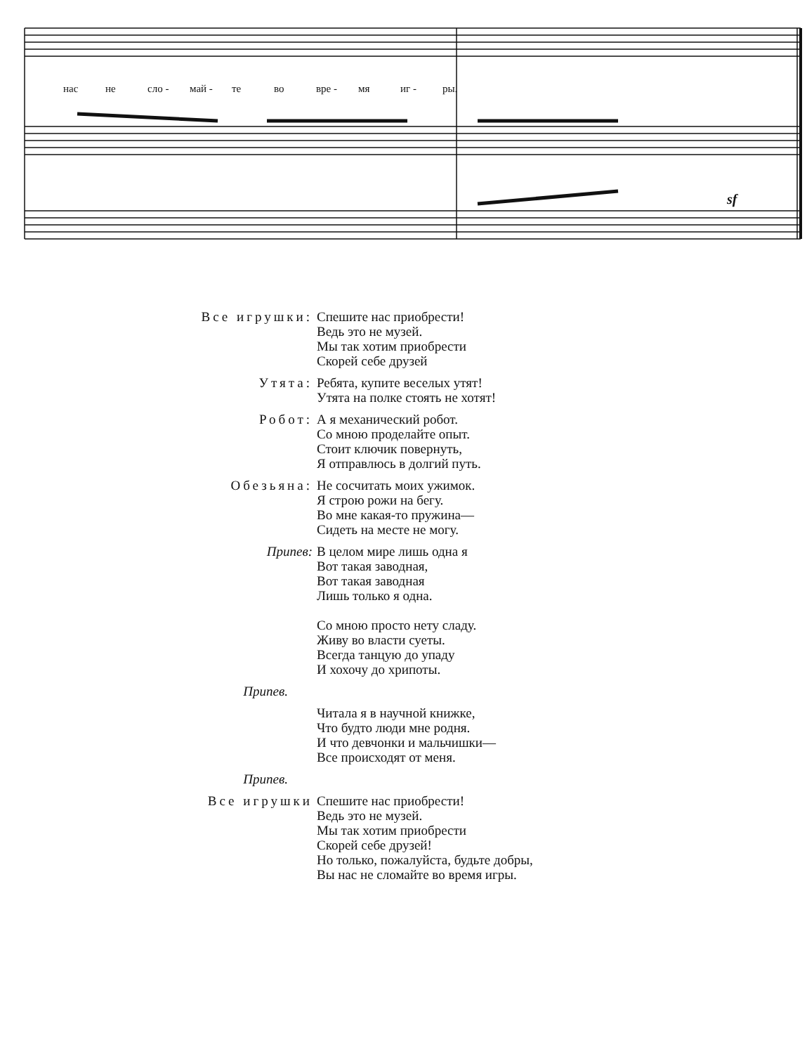нас не сло - май - те во вре - мя иг - ры.
sf
Все игрушки: Спешите нас приобрести!
Ведь это не музей.
Мы так хотим приобрести
Скорей себе друзей
Утята: Ребята, купите веселых утят!
Утята на полке стоять не хотят!
Робот: А я механический робот.
Со мною проделайте опыт.
Стоит ключик повернуть,
Я отправлюсь в долгий путь.
Обезьяна: Не сосчитать моих ужимок.
Я строю рожи на бегу.
Во мне какая-то пружина—
Сидеть на месте не могу.
Припев: В целом мире лишь одна я
Вот такая заводная,
Вот такая заводная
Лишь только я одна.
Со мною просто нету сладу.
Живу во власти суеты.
Всегда танцую до упаду
И хохочу до хрипоты.
Припев.
Читала я в научной книжке,
Что будто люди мне родня.
И что девчонки и мальчишки—
Все происходят от меня.
Припев.
Все игрушки Спешите нас приобрести!
Ведь это не музей.
Мы так хотим приобрести
Скорей себе друзей!
Но только, пожалуйста, будьте добры,
Вы нас не сломайте во время игры.